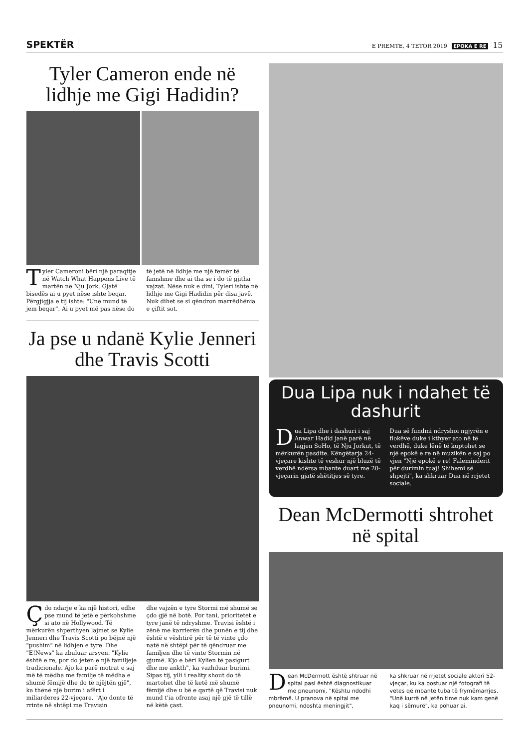SPEKTËR
E PREMTE, 4 TETOR 2019 EPOKA E RE 15
Tyler Cameron ende në lidhje me Gigi Hadidin?
Tyler Cameroni bëri një paraqitje në Watch What Happens Live të martën në Nju Jork. Gjatë bisedës ai u pyet nëse ishte beqar. Përgjigjja e tij ishte: "Unë mund të jem beqar". Ai u pyet më pas nëse do
të jetë në lidhje me një femër të famshme dhe ai tha se i do të gjitha vajzat. Nëse nuk e dini, Tyleri ishte në lidhje me Gigi Hadidin për disa javë. Nuk dihet se si qëndron marrëdhënia e çiftit sot.
Ja pse u ndanë Kylie Jenneri dhe Travis Scotti
Çdo ndarje e ka një histori, edhe pse mund të jetë e përkohshme si ato në Hollywood. Të mërkurën shpërthyen lajmet se Kylie Jenneri dhe Travis Scotti po bëjnë një "pushim" në lidhjen e tyre. Dhe "E!News" ka zbuluar arsyen. "Kylie është e re, por do jetën e një familjeje tradicionale. Ajo ka parë motrat e saj më të mëdha me familje të mëdha e shumë fëmijë dhe do të njëjtën gjë", ka thënë një burim i afërt i miliarderes 22-vjeçare. "Ajo donte të rrinte në shtëpi me Travisin
dhe vajzën e tyre Stormi më shumë se çdo gjë në botë. Por tani, prioritetet e tyre janë të ndryshme. Travisi është i zënë me karrierën dhe punën e tij dhe është e vështirë për të të vinte çdo natë në shtëpi për të qëndruar me familjen dhe të vinte Stormin në gjumë. Kjo e bëri Kylien të pasigurt dhe me ankth", ka vazhduar burimi. Sipas tij, ylli i reality shout do të martohet dhe të ketë më shumë fëmijë dhe u bë e qartë që Travisi nuk mund t'ia ofronte asaj një gjë të tillë në këtë çast.
Dua Lipa nuk i ndahet të dashurit
Dua Lipa dhe i dashuri i saj Anwar Hadid janë parë në lagjen SoHo, të Nju Jorkut, të mërkurën pasdite. Këngëtarja 24-vjeçare kishte të veshur një bluzë të verdhë ndërsa mbante duart me 20-vjeçarin gjatë shëtitjes së tyre.
Dua së fundmi ndryshoi ngjyrën e flokëve duke i kthyer ato në të verdhë, duke lënë të kuptohet se një epokë e re në muzikën e saj po vjen "Një epokë e re! Faleminderit për durimin tuaj! Shihemi së shpejti", ka shkruar Dua në rrjetet sociale.
Dean McDermotti shtrohet në spital
Dean McDermott është shtruar në spital pasi është diagnostikuar me pneunomi. "Kështu ndodhi mbrëmë. U pranova në spital me pneunomi, ndoshta meningjit",
ka shkruar në rrjetet sociale aktori 52-vjeçar, ku ka postuar një fotografi të vetes që mbante tuba të frymëmarrjes. "Unë kurrë në jetën time nuk kam qenë kaq i sëmurë", ka pohuar ai.